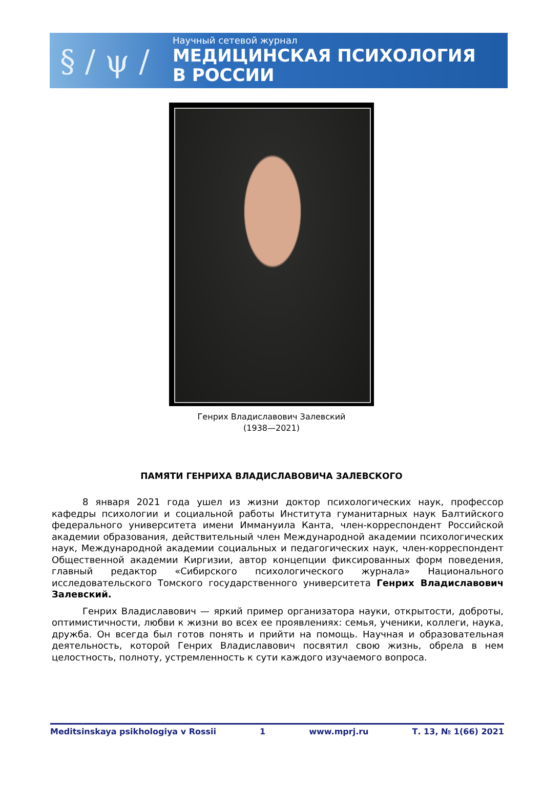§ / ψ /
Научный сетевой журнал
МЕДИЦИНСКАЯ ПСИХОЛОГИЯ
В РОССИИ
Генрих Владиславович Залевский
(1938—2021)
ПАМЯТИ ГЕНРИХА ВЛАДИСЛАВОВИЧА ЗАЛЕВСКОГО
8 января 2021 года ушел из жизни доктор психологических наук, профессор кафедры психологии и социальной работы Института гуманитарных наук Балтийского федерального университета имени Иммануила Канта, член-корреспондент Российской академии образования, действительный член Международной академии психологических наук, Международной академии социальных и педагогических наук, член-корреспондент Общественной академии Киргизии, автор концепции фиксированных форм поведения, главный редактор «Сибирского психологического журнала» Национального исследовательского Томского государственного университета Генрих Владиславович Залевский.
Генрих Владиславович — яркий пример организатора науки, открытости, доброты, оптимистичности, любви к жизни во всех ее проявлениях: семья, ученики, коллеги, наука, дружба. Он всегда был готов понять и прийти на помощь. Научная и образовательная деятельность, которой Генрих Владиславович посвятил свою жизнь, обрела в нем целостность, полноту, устремленность к сути каждого изучаемого вопроса.
Meditsinskaya psikhologiya v Rossii 1 www.mprj.ru Т. 13, № 1(66) 2021